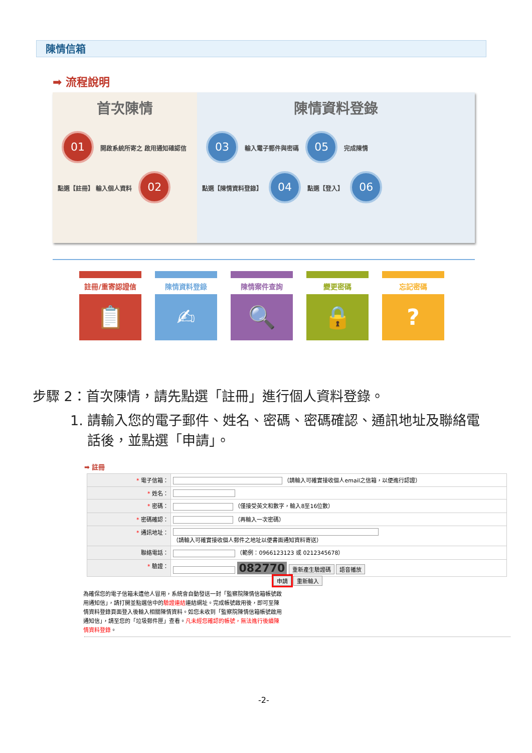陳情信箱
➡ 流程說明
首次陳情
01 開啟系統所寄之 啟用通知確認信
點選【註冊】 輸入個人資料 02
陳情資料登錄
03 輸入電子郵件與密碼 05 完成陳情
點選【陳情資料登錄】 04 點選【登入】 06
註冊/重寄認證信
📋
陳情資料登錄
✍
陳情案件查詢
🔍
變更密碼
🔒
忘記密碼
?
步驟 2：首次陳情，請先點選「註冊」進行個人資料登錄。
1. 請輸入您的電子郵件、姓名、密碼、密碼確認、通訊地址及聯絡電
話後，並點選「申請」。
➡ 註冊
| * 電子信箱： | （請輸入可確實接收個人email之信箱，以便進行認證） |
| * 姓名： | |
| * 密碼： | （僅接受英文和數字，輸入8至16位數） |
| * 密碼確認： | （再輸入一次密碼） |
| * 通訊地址： | （請輸入可確實接收個人郵件之地址以便書面通知資料寄送） |
| 聯絡電話： | （範例：0966123123 或 0212345678） |
| * 驗證： | 082770 重新產生驗證碼 語音播放 |
申請 重新輸入
為確保您的電子信箱未遭他人冒用，系統會自動發送一封「監察院陳情信箱帳號啟用通知信」，請打開並點選信中的驗證連結連結網址。完成帳號啟用後，即可至陳情資料登錄頁面登入後輸入相關陳情資料。如您未收到「監察院陳情信箱帳號啟用通知信」，請至您的「垃圾郵件匣」查看。凡未經您確認的帳號，無法進行後續陳情資料登錄。
-2-